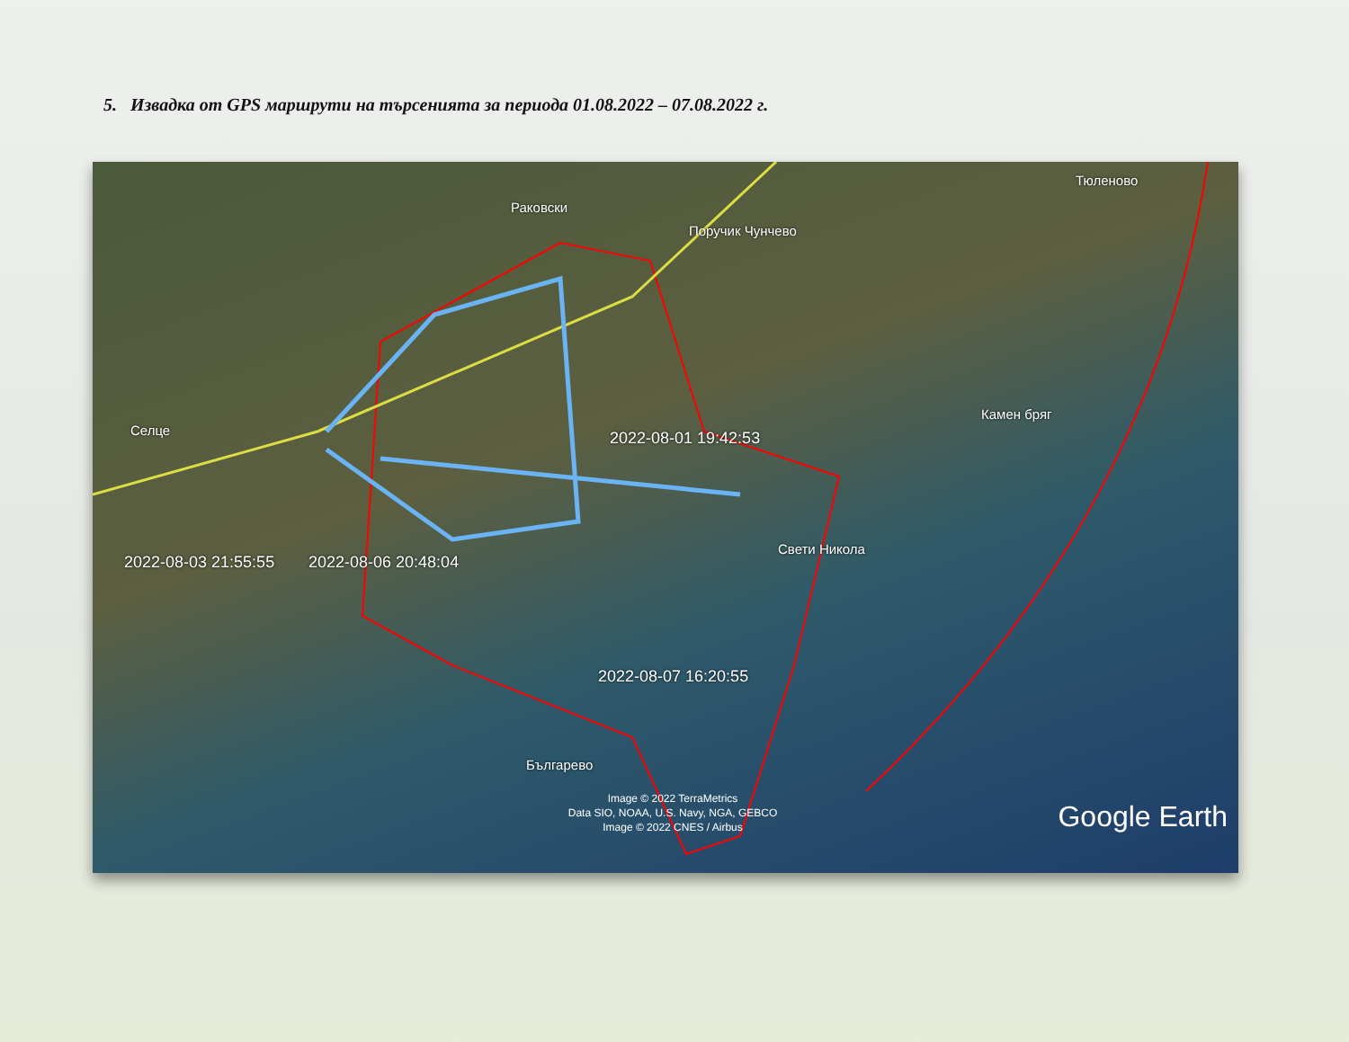5. Извадка от GPS маршрути на търсенията за периода 01.08.2022 – 07.08.2022 г.
Раковски
Поручик Чунчево
Тюленово
Селце
Камен бряг
Свети Никола
Българево
2022-08-01 19:42:53
2022-08-03 21:55:55 2022-08-06 20:48:04
2022-08-07 16:20:55
Image © 2022 TerraMetrics
Data SIO, NOAA, U.S. Navy, NGA, GEBCO
Image © 2022 CNES / Airbus
Google Earth